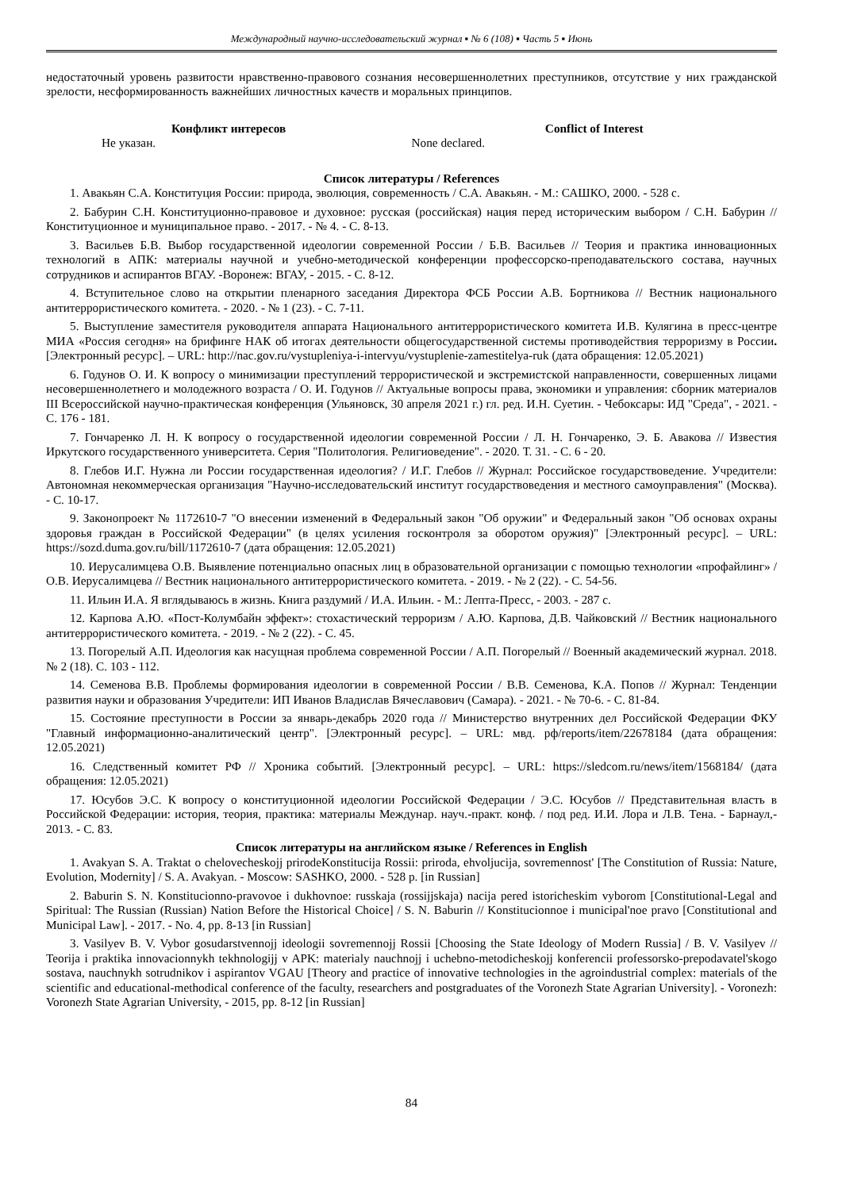Международный научно-исследовательский журнал ▪ № 6 (108) ▪ Часть 5 ▪ Июнь
недостаточный уровень развитости нравственно-правового сознания несовершеннолетних преступников, отсутствие у них гражданской зрелости, несформированность важнейших личностных качеств и моральных принципов.
Конфликт интересов
Не указан.
Conflict of Interest
None declared.
Список литературы / References
1. Авакьян С.А. Конституция России: природа, эволюция, современность / С.А. Авакьян. - М.: САШКО, 2000. - 528 с.
2. Бабурин С.Н. Конституционно-правовое и духовное: русская (российская) нация перед историческим выбором / С.Н. Бабурин // Конституционное и муниципальное право. - 2017. - № 4. - С. 8-13.
3. Васильев Б.В. Выбор государственной идеологии современной России / Б.В. Васильев // Теория и практика инновационных технологий в АПК: материалы научной и учебно-методической конференции профессорско-преподавательского состава, научных сотрудников и аспирантов ВГАУ. -Воронеж: ВГАУ, - 2015. - С. 8-12.
4. Вступительное слово на открытии пленарного заседания Директора ФСБ России А.В. Бортникова // Вестник национального антитеррористического комитета. - 2020. - № 1 (23). - С. 7-11.
5. Выступление заместителя руководителя аппарата Национального антитеррористического комитета И.В. Кулягина в пресс-центре МИА «Россия сегодня» на брифинге НАК об итогах деятельности общегосударственной системы противодействия терроризму в России. [Электронный ресурс]. – URL: http://nac.gov.ru/vystupleniya-i-intervyu/vystuplenie-zamestitelya-ruk (дата обращения: 12.05.2021)
6. Годунов О. И. К вопросу о минимизации преступлений террористической и экстремистской направленности, совершенных лицами несовершеннолетнего и молодежного возраста / О. И. Годунов // Актуальные вопросы права, экономики и управления: сборник материалов III Всероссийской научно-практическая конференция (Ульяновск, 30 апреля 2021 г.) гл. ред. И.Н. Суетин. - Чебоксары: ИД "Среда", - 2021. - С. 176 - 181.
7. Гончаренко Л. Н. К вопросу о государственной идеологии современной России / Л. Н. Гончаренко, Э. Б. Авакова // Известия Иркутского государственного университета. Серия "Политология. Религиоведение". - 2020. Т. 31. - С. 6 - 20.
8. Глебов И.Г. Нужна ли России государственная идеология? / И.Г. Глебов // Журнал: Российское государствоведение. Учредители: Автономная некоммерческая организация "Научно-исследовательский институт государствоведения и местного самоуправления" (Москва). - С. 10-17.
9. Законопроект № 1172610-7 "О внесении изменений в Федеральный закон "Об оружии" и Федеральный закон "Об основах охраны здоровья граждан в Российской Федерации" (в целях усиления госконтроля за оборотом оружия)" [Электронный ресурс]. – URL: https://sozd.duma.gov.ru/bill/1172610-7 (дата обращения: 12.05.2021)
10. Иерусалимцева О.В. Выявление потенциально опасных лиц в образовательной организации с помощью технологии «профайлинг» / О.В. Иерусалимцева // Вестник национального антитеррористического комитета. - 2019. - № 2 (22). - С. 54-56.
11. Ильин И.А. Я вглядываюсь в жизнь. Книга раздумий / И.А. Ильин. - М.: Лепта-Пресс, - 2003. - 287 с.
12. Карпова А.Ю. «Пост-Колумбайн эффект»: стохастический терроризм / А.Ю. Карпова, Д.В. Чайковский // Вестник национального антитеррористического комитета. - 2019. - № 2 (22). - С. 45.
13. Погорелый А.П. Идеология как насущная проблема современной России / А.П. Погорелый // Военный академический журнал. 2018. № 2 (18). С. 103 - 112.
14. Семенова В.В. Проблемы формирования идеологии в современной России / В.В. Семенова, К.А. Попов // Журнал: Тенденции развития науки и образования Учредители: ИП Иванов Владислав Вячеславович (Самара). - 2021. - № 70-6. - С. 81-84.
15. Состояние преступности в России за январь-декабрь 2020 года // Министерство внутренних дел Российской Федерации ФКУ "Главный информационно-аналитический центр". [Электронный ресурс]. – URL: мвд. рф/reports/item/22678184 (дата обращения: 12.05.2021)
16. Следственный комитет РФ // Хроника событий. [Электронный ресурс]. – URL: https://sledcom.ru/news/item/1568184/ (дата обращения: 12.05.2021)
17. Юсубов Э.С. К вопросу о конституционной идеологии Российской Федерации / Э.С. Юсубов // Представительная власть в Российской Федерации: история, теория, практика: материалы Междунар. науч.-практ. конф. / под ред. И.И. Лора и Л.В. Тена. - Барнаул,- 2013. - С. 83.
Список литературы на английском языке / References in English
1. Avakyan S. A. Traktat o chelovecheskojj prirodeKonstitucija Rossii: priroda, ehvoljucija, sovremennost' [The Constitution of Russia: Nature, Evolution, Modernity] / S. A. Avakyan. - Moscow: SASHKO, 2000. - 528 p. [in Russian]
2. Baburin S. N. Konstitucionno-pravovoe i dukhovnoe: russkaja (rossijjskaja) nacija pered istoricheskim vyborom [Constitutional-Legal and Spiritual: The Russian (Russian) Nation Before the Historical Choice] / S. N. Baburin // Konstitucionnoe i municipal'noe pravo [Constitutional and Municipal Law]. - 2017. - No. 4, pp. 8-13 [in Russian]
3. Vasilyev B. V. Vybor gosudarstvennojj ideologii sovremennojj Rossii [Choosing the State Ideology of Modern Russia] / B. V. Vasilyev // Teorija i praktika innovacionnykh tekhnologijj v APK: materialy nauchnojj i uchebno-metodicheskojj konferencii professorsko-prepodavatel'skogo sostava, nauchnykh sotrudnikov i aspirantov VGAU [Theory and practice of innovative technologies in the agroindustrial complex: materials of the scientific and educational-methodical conference of the faculty, researchers and postgraduates of the Voronezh State Agrarian University]. - Voronezh: Voronezh State Agrarian University, - 2015, pp. 8-12 [in Russian]
84